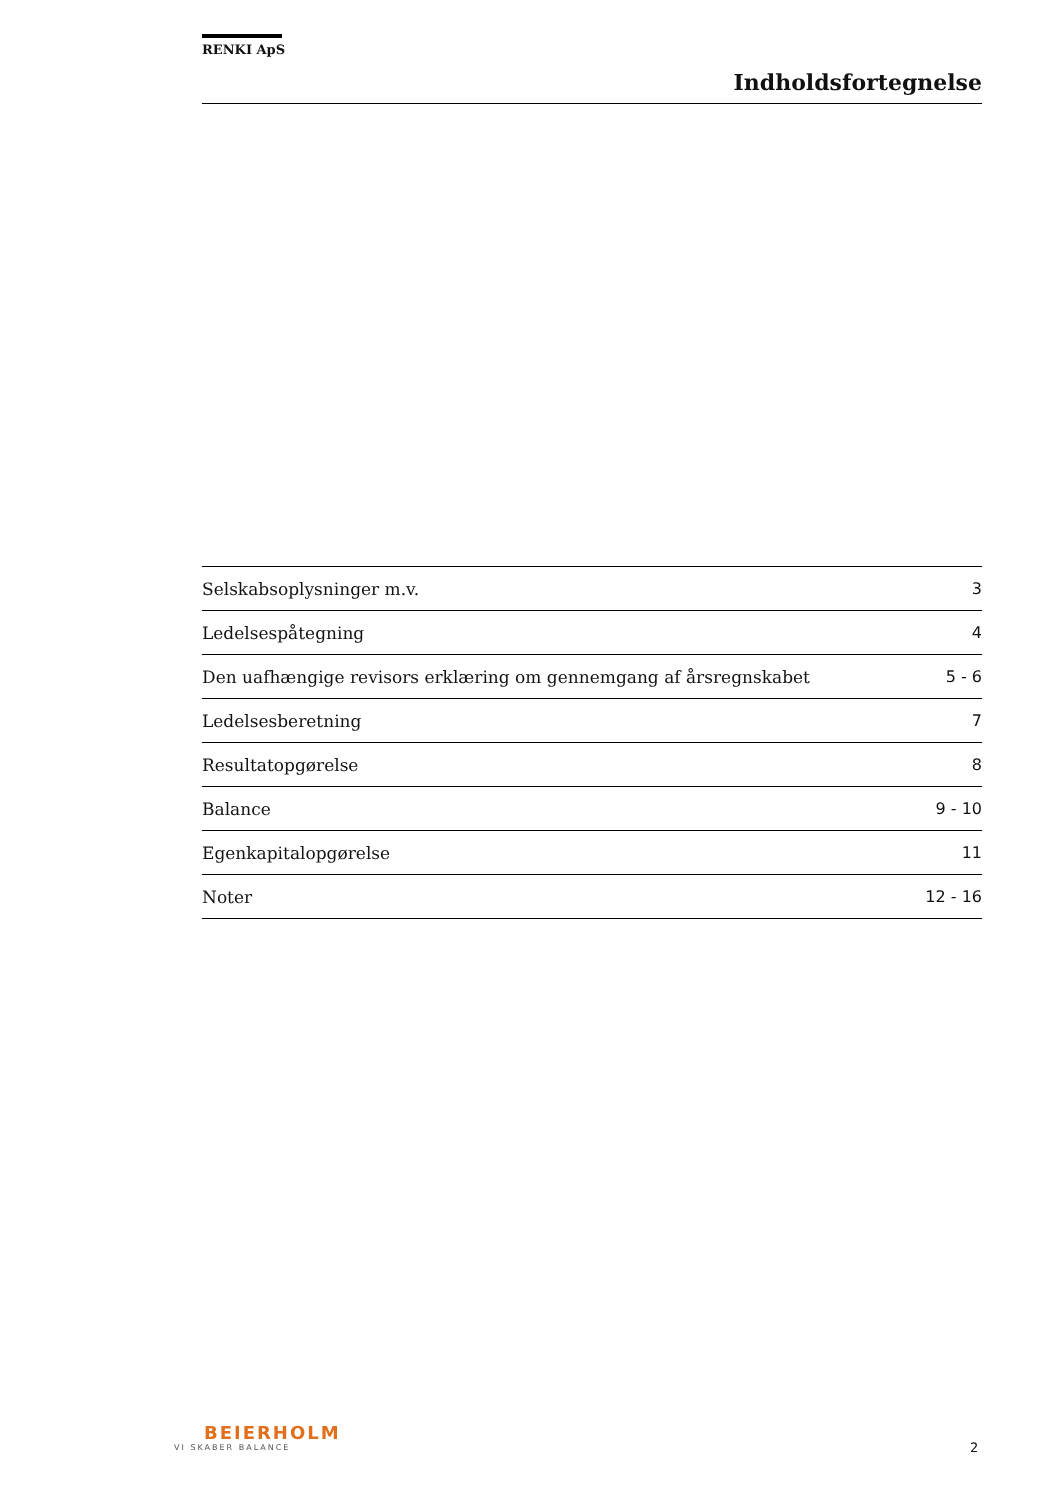RENKI ApS
Indholdsfortegnelse
| Selskabsoplysninger m.v. | 3 |
| Ledelsespåtegning | 4 |
| Den uafhængige revisors erklæring om gennemgang af årsregnskabet | 5 - 6 |
| Ledelsesberetning | 7 |
| Resultatopgørelse | 8 |
| Balance | 9 - 10 |
| Egenkapitalopgørelse | 11 |
| Noter | 12 - 16 |
BEIERHOLM
VI SKABER BALANCE
2